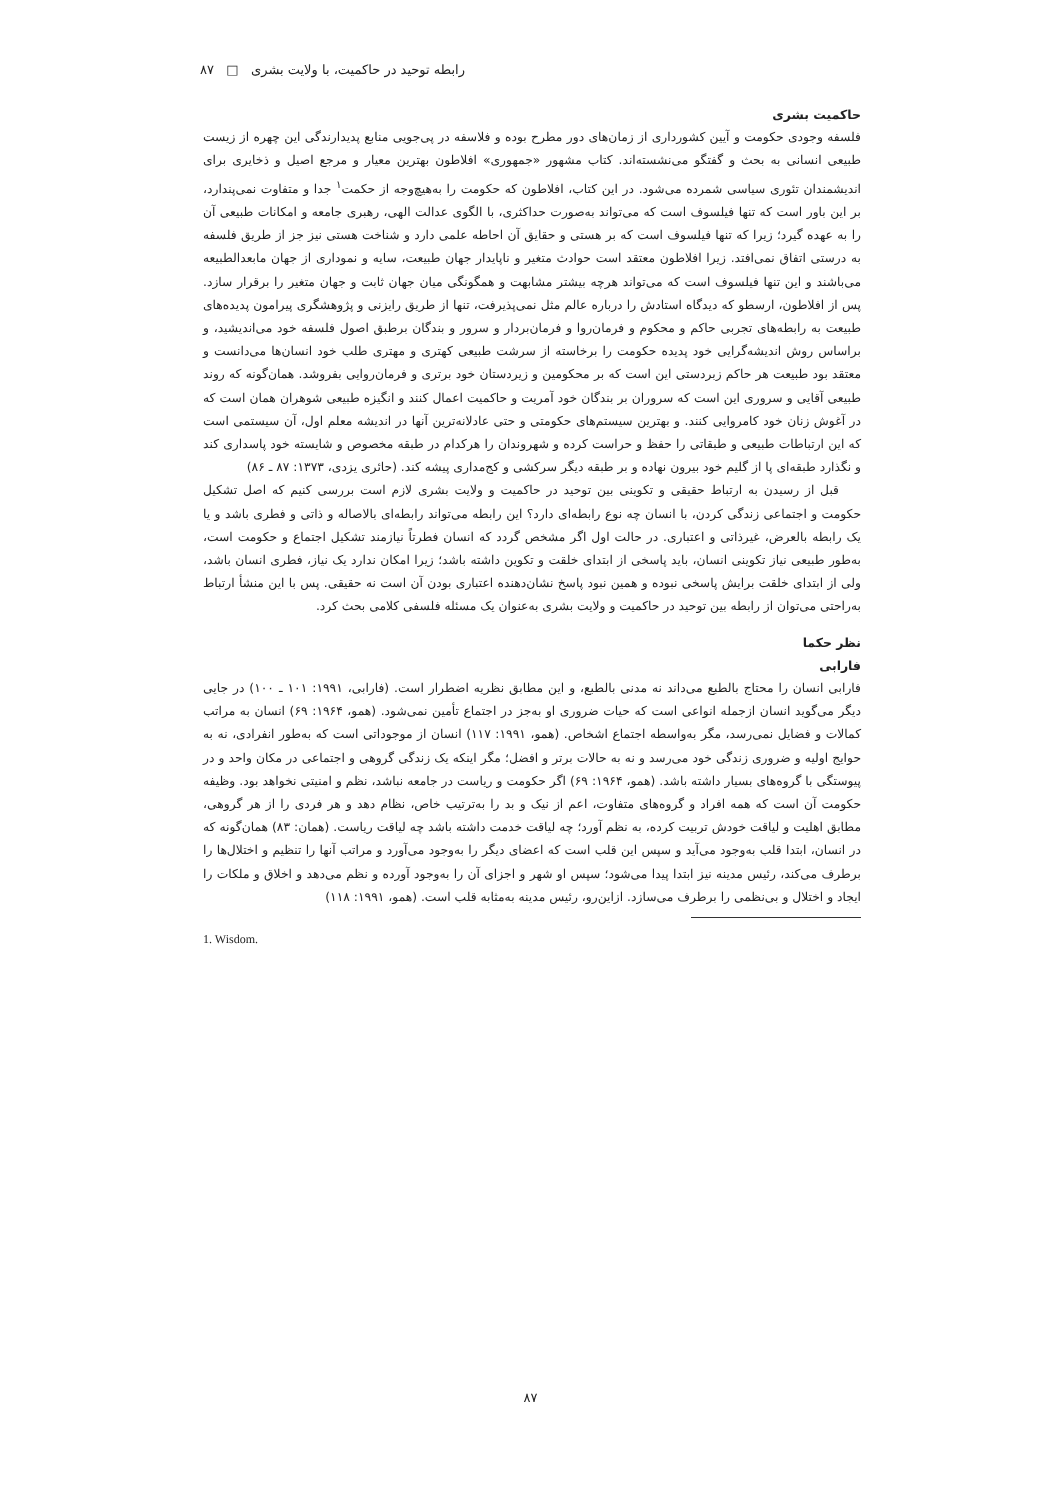رابطه توحید در حاکمیت، با ولایت بشری □ ۸۷
حاکمیت بشری
فلسفه وجودی حکومت و آیین کشورداری از زمان‌های دور مطرح بوده و فلاسفه در پی‌جویی منابع پدیدارندگی این چهره از زیست طبیعی انسانی به بحث و گفتگو می‌نشسته‌اند. کتاب مشهور «جمهوری» افلاطون بهترین معیار و مرجع اصیل و ذخایری برای اندیشمندان تئوری سیاسی شمرده می‌شود. در این کتاب، افلاطون که حکومت را به‌هیچ‌وجه از حکمت<sup>۱</sup> جدا و متفاوت نمی‌پندارد، بر این باور است که تنها فیلسوف است که می‌تواند به‌صورت حداکثری، با الگوی عدالت الهی، رهبری جامعه و امکانات طبیعی آن را به عهده گیرد؛ زیرا که تنها فیلسوف است که بر هستی و حقایق آن احاطه علمی دارد و شناخت هستی نیز جز از طریق فلسفه به درستی اتفاق نمی‌افتد. زیرا افلاطون معتقد است حوادث متغیر و ناپایدار جهان طبیعت، سایه و نموداری از جهان مابعدالطبیعه می‌باشند و این تنها فیلسوف است که می‌تواند هرچه بیشتر مشابهت و همگونگی میان جهان ثابت و جهان متغیر را برقرار سازد. پس از افلاطون، ارسطو که دیدگاه استادش را درباره عالم مثل نمی‌پذیرفت، تنها از طریق رایزنی و پژوهشگری پیرامون پدیده‌های طبیعت به رابطه‌های تجربی حاکم و محکوم و فرمان‌روا و فرمان‌بردار و سرور و بندگان برطبق اصول فلسفه خود می‌اندیشید، و براساس روش اندیشه‌گرایی خود پدیده حکومت را برخاسته از سرشت طبیعی کهتری و مهتری طلب خود انسان‌ها می‌دانست و معتقد بود طبیعت هر حاکم زبردستی این است که بر محکومین و زیردستان خود برتری و فرمان‌روایی بفروشد. همان‌گونه که روند طبیعی آقایی و سروری این است که سروران بر بندگان خود آمریت و حاکمیت اعمال کنند و انگیزه طبیعی شوهران همان است که در آغوش زنان خود کامروایی کنند. و بهترین سیستم‌های حکومتی و حتی عادلانه‌ترین آنها در اندیشه معلم اول، آن سیستمی است که این ارتباطات طبیعی و طبقاتی را حفظ و حراست کرده و شهروندان را هرکدام در طبقه مخصوص و شایسته خود پاسداری کند و نگذارد طبقه‌ای پا از گلیم خود بیرون نهاده و بر طبقه دیگر سرکشی و کج‌مداری پیشه کند. (حائری یزدی، ۱۳۷۳: ۸۷ ـ ۸۶)
قبل از رسیدن به ارتباط حقیقی و تکوینی بین توحید در حاکمیت و ولایت بشری لازم است بررسی کنیم که اصل تشکیل حکومت و اجتماعی زندگی کردن، با انسان چه نوع رابطه‌ای دارد؟ این رابطه می‌تواند رابطه‌ای بالاصاله و ذاتی و فطری باشد و یا یک رابطه بالعرض، غیرذاتی و اعتباری. در حالت اول اگر مشخص گردد که انسان فطرتاً نیازمند تشکیل اجتماع و حکومت است، به‌طور طبیعی نیاز تکوینی انسان، باید پاسخی از ابتدای خلقت و تکوین داشته باشد؛ زیرا امکان ندارد یک نیاز، فطری انسان باشد، ولی از ابتدای خلقت برایش پاسخی نبوده و همین نبود پاسخ نشان‌دهنده اعتباری بودن آن است نه حقیقی. پس با این منشأ ارتباط به‌راحتی می‌توان از رابطه بین توحید در حاکمیت و ولایت بشری به‌عنوان یک مسئله فلسفی کلامی بحث کرد.
نظر حکما
فارابی
فارابی انسان را محتاج بالطبع می‌داند نه مدنی بالطبع، و این مطابق نظریه اضطرار است. (فارابی، ۱۹۹۱: ۱۰۱ ـ ۱۰۰) در جایی دیگر می‌گوید انسان ازجمله انواعی است که حیات ضروری او به‌جز در اجتماع تأمین نمی‌شود. (همو، ۱۹۶۴: ۶۹) انسان به مراتب کمالات و فضایل نمی‌رسد، مگر به‌واسطه اجتماع اشخاص. (همو، ۱۹۹۱: ۱۱۷) انسان از موجوداتی است که به‌طور انفرادی، نه به حوایج اولیه و ضروری زندگی خود می‌رسد و نه به حالات برتر و افضل؛ مگر اینکه یک زندگی گروهی و اجتماعی در مکان واحد و در پیوستگی با گروه‌های بسیار داشته باشد. (همو، ۱۹۶۴: ۶۹) اگر حکومت و ریاست در جامعه نباشد، نظم و امنیتی نخواهد بود. وظیفه حکومت آن است که همه افراد و گروه‌های متفاوت، اعم از نیک و بد را به‌ترتیب خاص، نظام دهد و هر فردی را از هر گروهی، مطابق اهلیت و لیاقت خودش تربیت کرده، به نظم آورد؛ چه لیاقت خدمت داشته باشد چه لیاقت ریاست. (همان: ۸۳) همان‌گونه که در انسان، ابتدا قلب به‌وجود می‌آید و سپس این قلب است که اعضای دیگر را به‌وجود می‌آورد و مراتب آنها را تنظیم و اختلال‌ها را برطرف می‌کند، رئیس مدینه نیز ابتدا پیدا می‌شود؛ سپس او شهر و اجزای آن را به‌وجود آورده و نظم می‌دهد و اخلاق و ملکات را ایجاد و اختلال و بی‌نظمی را برطرف می‌سازد. ازاین‌رو، رئیس مدینه به‌مثابه قلب است. (همو، ۱۹۹۱: ۱۱۸)
1. Wisdom.
۸۷